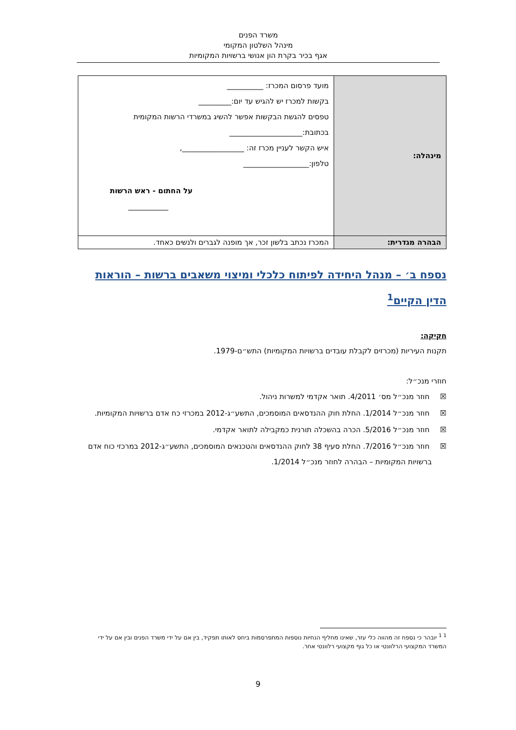משרד הפנים
מינהל השלטון המקומי
אגף בכיר בקרת הון אנושי ברשויות המקומיות
| מינהלה: | מועד פרסום המכרז: __________ בקשות למכרז יש להגיש עד יום:_________ טפסים להגשת הבקשות אפשר להשיג במשרדי הרשות המקומית בכתובת:____________________ איש הקשר לעניין מכרז זה: _________________, טלפון:__________________ על החתום - ראש הרשות ___________ |
| הבהרה מגדרית: | המכרז נכתב בלשון זכר, אך מופנה לגברים ולנשים כאחד. |
נספח ב׳ – מנהל היחידה לפיתוח כלכלי ומיצוי משאבים ברשות – הוראות הדין הקיים<sup>1</sup>
חקיקה:
תקנות העיריות (מכרזים לקבלת עובדים ברשויות המקומיות) התש״ם-1979.
חוזרי מנכ״ל:
☒ חוזר מנכ״ל מס׳ 4/2011. תואר אקדמי למשרות ניהול.
☒ חוזר מנכ״ל 1/2014. החלת חוק ההנדסאים המוסמכים, התשע״ג-2012 במכרזי כח אדם ברשויות המקומיות.
☒ חוזר מנכ״ל 5/2016. הכרה בהשכלה תורנית כמקבילה לתואר אקדמי.
☒ חוזר מנכ״ל 7/2016. החלת סעיף 38 לחוק ההנדסאים והטכנאים המוסמכים, התשע״ג-2012 במרכזי כוח אדם ברשויות המקומיות – הבהרה לחוזר מנכ״ל 1/2014.
<sup>1 1</sup> יובהר כי נספח זה מהווה כלי עזר, שאינו מחליף הנחיות נוספות המתפרסמות ביחס לאותו תפקיד, בין אם על ידי משרד הפנים ובין אם על ידי המשרד המקצועי הרלוונטי או כל גוף מקצועי רלוונטי אחר.
9